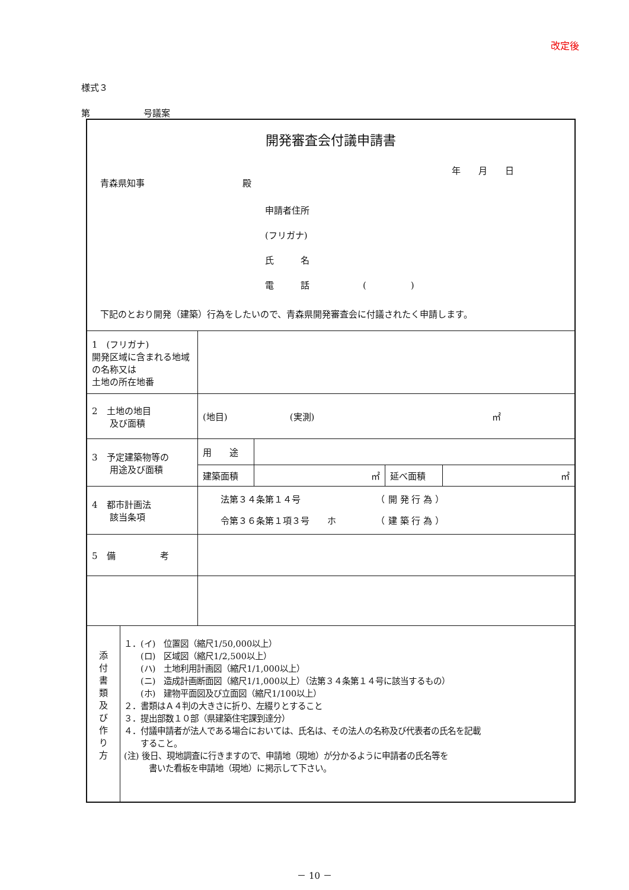改定後
様式３
第　　　　　　号議案
| 開発審査会付議申請書 年 月 日 青森県知事 殿 申請者住所 (フリガナ) 氏 名 電 話 ( ) 下記のとおり開発（建築）行為をしたいので、青森県開発審査会に付議されたく申請します。 | | | | |
| 1 (フリガナ) 開発区域に含まれる地域の名称又は 土地の所在地番 | | | | |
| 2 土地の地目 及び面積 | (地目) (実測) ㎡ | | | |
| 3 予定建築物等の 用途及び面積 | 用 途 | | | |
| | 建築面積 | ㎡ | 延べ面積 | ㎡ |
| 4 都市計画法 該当条項 | 法第３４条第１４号 （ 開 発 行 為 ） 令第３６条第１項３号 ホ （ 建 築 行 為 ） | | | |
| 5 備 考 | | | | |
| 添 付 書 類 及 び 作 り 方 １．(イ) 位置図（縮尺1/50,000以上） (ロ) 区域図（縮尺1/2,500以上） (ハ) 土地利用計画図（縮尺1/1,000以上） (ニ) 造成計画断面図（縮尺1/1,000以上）（法第３４条第１４号に該当するもの） (ホ) 建物平面図及び立面図（縮尺1/100以上） ２．書類はＡ４判の大きさに折り、左綴りとすること ３．提出部数１０部（県建築住宅課到達分） ４．付議申請者が法人である場合においては、氏名は、その法人の名称及び代表者の氏名を記載 すること。 (注) 後日、現地調査に行きますので、申請地（現地）が分かるように申請者の氏名等を 書いた看板を申請地（現地）に掲示して下さい。 | | | | |
－ 10 －